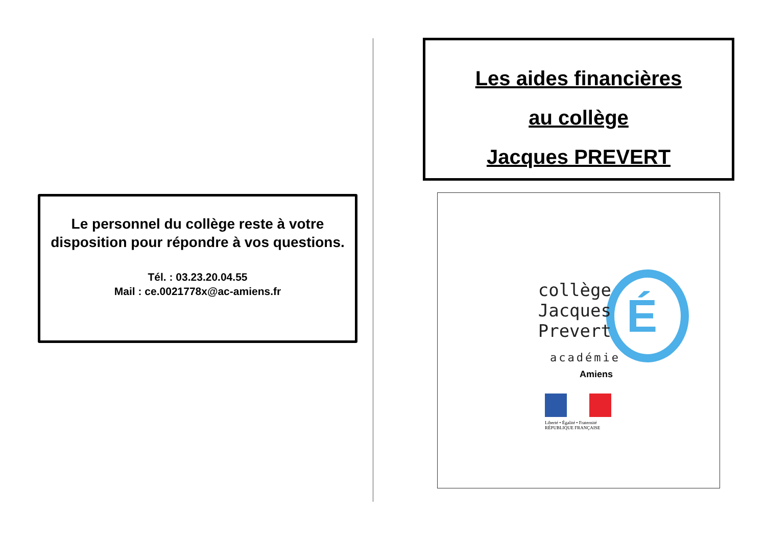Le personnel du collège reste à votre disposition pour répondre à vos questions.
Tél. : 03.23.20.04.55
Mail : ce.0021778x@ac-amiens.fr
Les aides financières
au collège
Jacques PREVERT
É
collège
Jacques Prevert
académie
Amiens
Liberté • Égalité • Fraternité
RÉPUBLIQUE FRANÇAISE